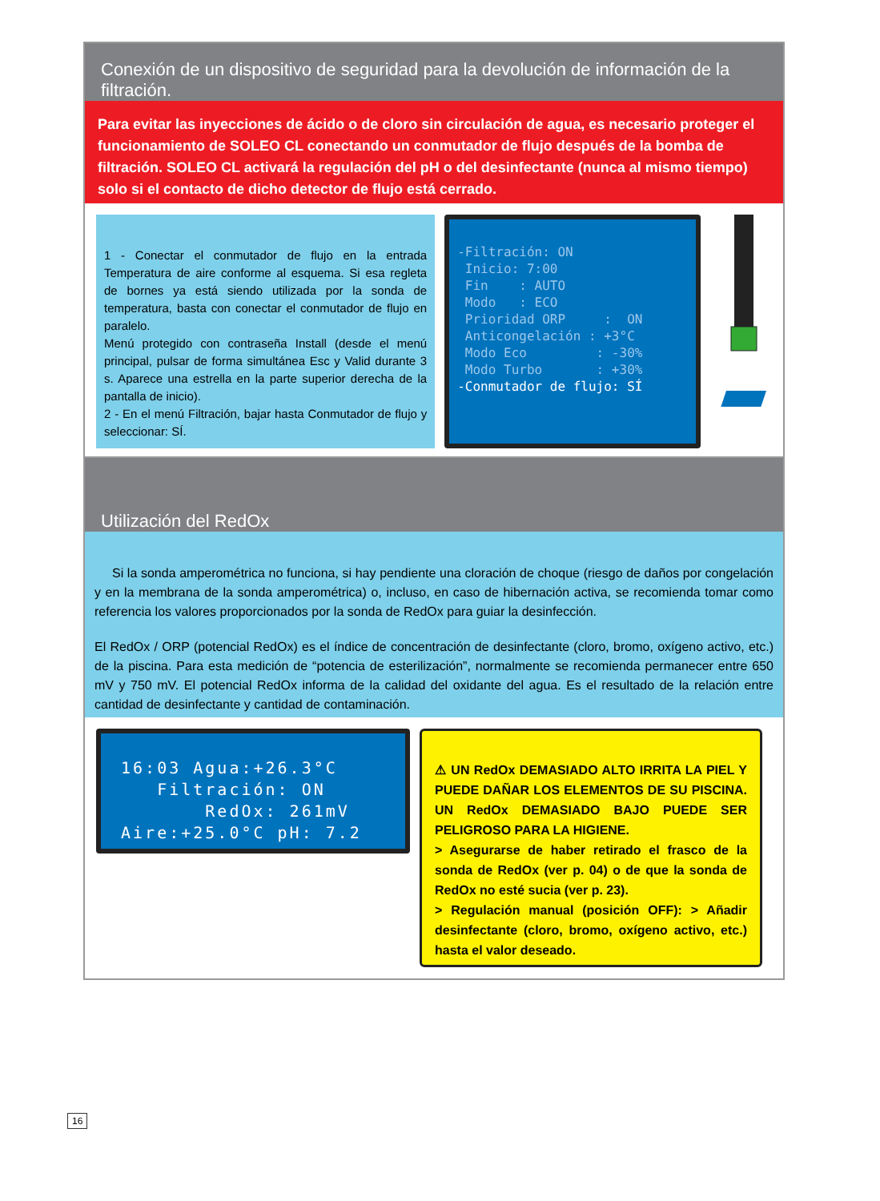Conexión de un dispositivo de seguridad para la devolución de información de la filtración.
Para evitar las inyecciones de ácido o de cloro sin circulación de agua, es necesario proteger el funcionamiento de SOLEO CL conectando un conmutador de flujo después de la bomba de filtración. SOLEO CL activará la regulación del pH o del desinfectante (nunca al mismo tiempo) solo si el contacto de dicho detector de flujo está cerrado.
1 - Conectar el conmutador de flujo en la entrada Temperatura de aire conforme al esquema. Si esa regleta de bornes ya está siendo utilizada por la sonda de temperatura, basta con conectar el conmutador de flujo en paralelo.
Menú protegido con contraseña Install (desde el menú principal, pulsar de forma simultánea Esc y Valid durante 3 s. Aparece una estrella en la parte superior derecha de la pantalla de inicio).
2 - En el menú Filtración, bajar hasta Conmutador de flujo y seleccionar: SÍ.
-Filtración: ON Inicio: 7:00 Fin : AUTO Modo : ECO Prioridad ORP : ON Anticongelación : +3°C Modo Eco : -30% Modo Turbo : +30% -Conmutador de flujo: SÍ
Utilización del RedOx
Si la sonda amperométrica no funciona, si hay pendiente una cloración de choque (riesgo de daños por congelación y en la membrana de la sonda amperométrica) o, incluso, en caso de hibernación activa, se recomienda tomar como referencia los valores proporcionados por la sonda de RedOx para guiar la desinfección.
El RedOx / ORP (potencial RedOx) es el índice de concentración de desinfectante (cloro, bromo, oxígeno activo, etc.) de la piscina. Para esta medición de “potencia de esterilización”, normalmente se recomienda permanecer entre 650 mV y 750 mV. El potencial RedOx informa de la calidad del oxidante del agua. Es el resultado de la relación entre cantidad de desinfectante y cantidad de contaminación.
16:03 Agua:+26.3°C Filtración: ON RedOx: 261mV Aire:+25.0°C pH: 7.2
⚠ UN RedOx DEMASIADO ALTO IRRITA LA PIEL Y PUEDE DAÑAR LOS ELEMENTOS DE SU PISCINA. UN RedOx DEMASIADO BAJO PUEDE SER PELIGROSO PARA LA HIGIENE.
> Asegurarse de haber retirado el frasco de la sonda de RedOx (ver p. 04) o de que la sonda de RedOx no esté sucia (ver p. 23).
> Regulación manual (posición OFF): > Añadir desinfectante (cloro, bromo, oxígeno activo, etc.) hasta el valor deseado.
16